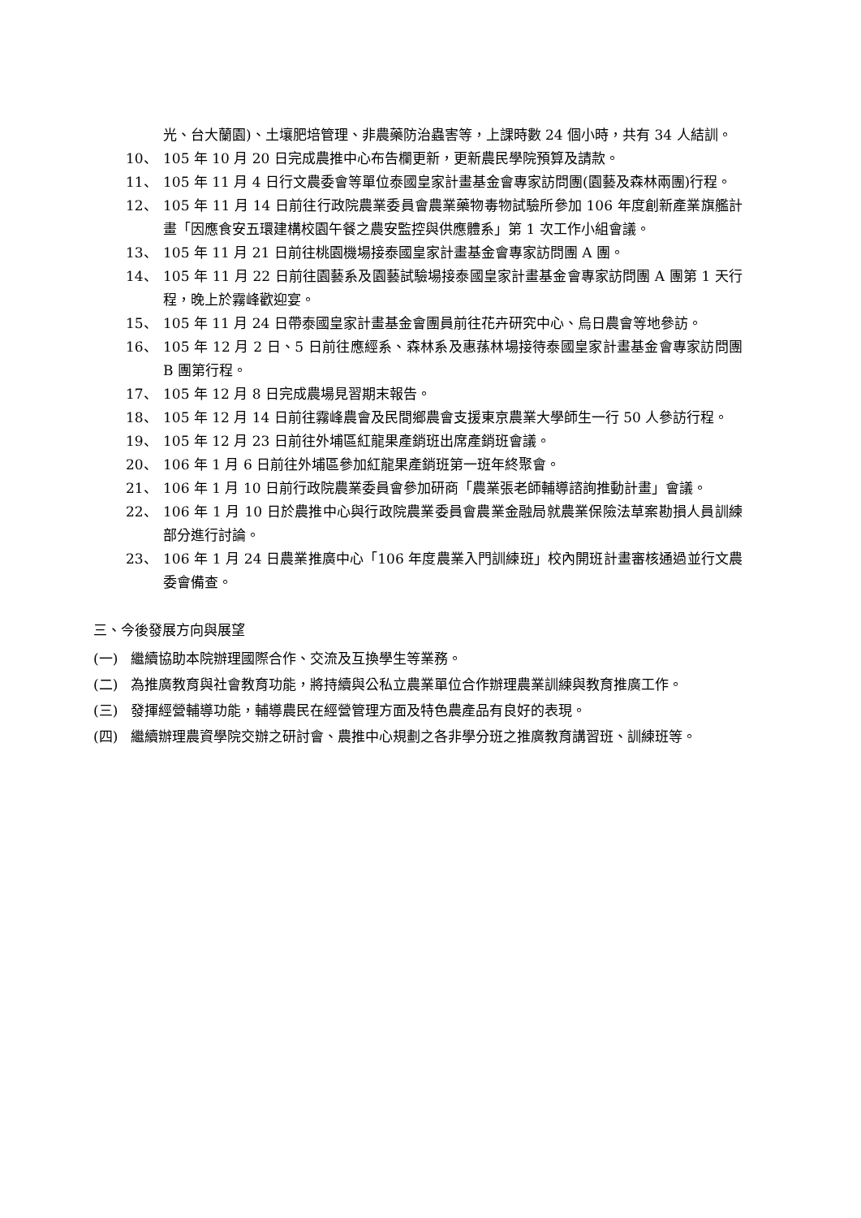光、台大蘭園)、土壤肥培管理、非農藥防治蟲害等，上課時數 24 個小時，共有 34 人結訓。
10、 105 年 10 月 20 日完成農推中心布告欄更新，更新農民學院預算及請款。
11、 105 年 11 月 4 日行文農委會等單位泰國皇家計畫基金會專家訪問團(園藝及森林兩團)行程。
12、 105 年 11 月 14 日前往行政院農業委員會農業藥物毒物試驗所參加 106 年度創新產業旗艦計畫「因應食安五環建構校園午餐之農安監控與供應體系」第 1 次工作小組會議。
13、 105 年 11 月 21 日前往桃園機場接泰國皇家計畫基金會專家訪問團 A 團。
14、 105 年 11 月 22 日前往園藝系及園藝試驗場接泰國皇家計畫基金會專家訪問團 A 團第 1 天行程，晚上於霧峰歡迎宴。
15、 105 年 11 月 24 日帶泰國皇家計畫基金會團員前往花卉研究中心、烏日農會等地參訪。
16、 105 年 12 月 2 日、5 日前往應經系、森林系及惠蓀林場接待泰國皇家計畫基金會專家訪問團 B 團第行程。
17、 105 年 12 月 8 日完成農場見習期末報告。
18、 105 年 12 月 14 日前往霧峰農會及民間鄉農會支援東京農業大學師生一行 50 人參訪行程。
19、 105 年 12 月 23 日前往外埔區紅龍果產銷班出席產銷班會議。
20、 106 年 1 月 6 日前往外埔區參加紅龍果產銷班第一班年終聚會。
21、 106 年 1 月 10 日前行政院農業委員會參加研商「農業張老師輔導諮詢推動計畫」會議。
22、 106 年 1 月 10 日於農推中心與行政院農業委員會農業金融局就農業保險法草案勘損人員訓練部分進行討論。
23、 106 年 1 月 24 日農業推廣中心「106 年度農業入門訓練班」校內開班計畫審核通過並行文農委會備查。
三、今後發展方向與展望
(一) 繼續協助本院辦理國際合作、交流及互換學生等業務。
(二) 為推廣教育與社會教育功能，將持續與公私立農業單位合作辦理農業訓練與教育推廣工作。
(三) 發揮經營輔導功能，輔導農民在經營管理方面及特色農產品有良好的表現。
(四) 繼續辦理農資學院交辦之研討會、農推中心規劃之各非學分班之推廣教育講習班、訓練班等。